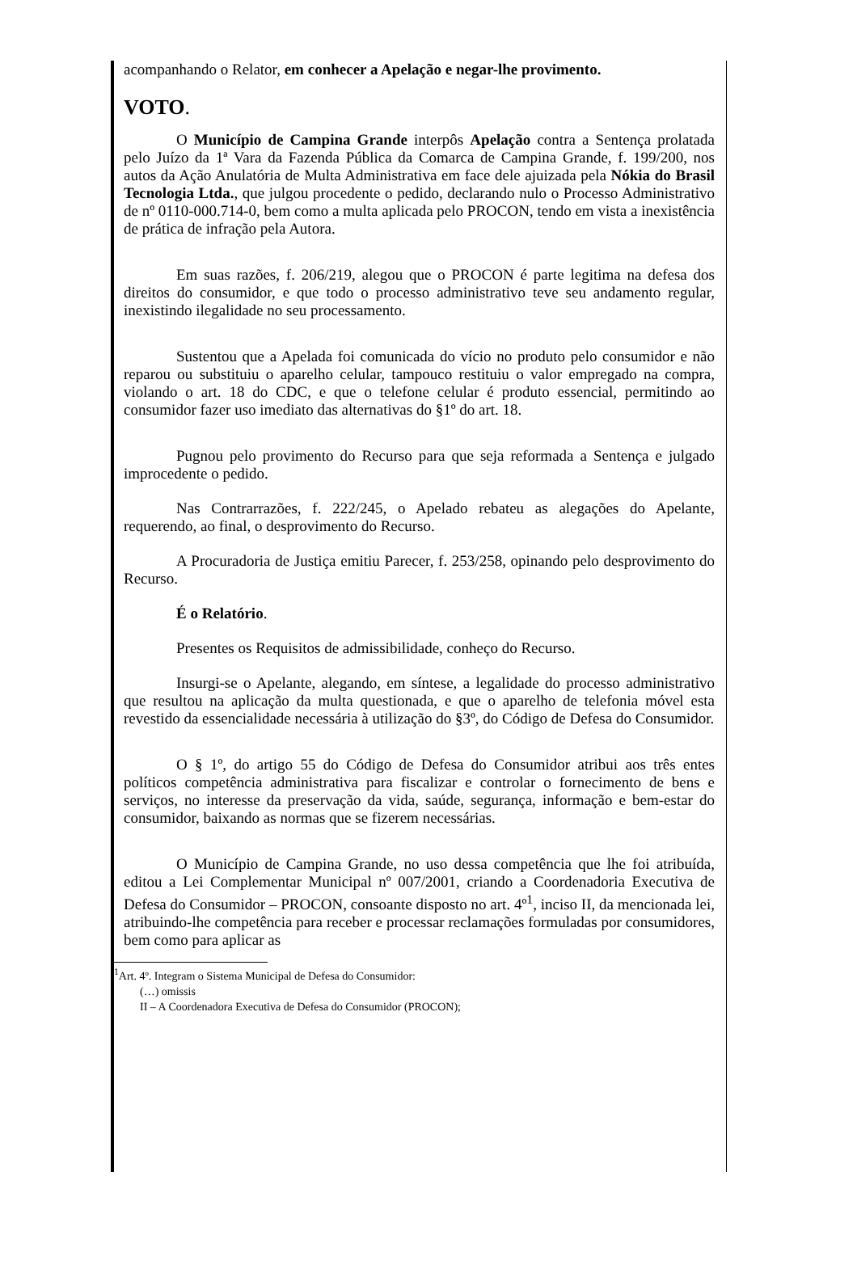acompanhando o Relator, em conhecer a Apelação e negar-lhe provimento.
VOTO.
O Município de Campina Grande interpôs Apelação contra a Sentença prolatada pelo Juízo da 1ª Vara da Fazenda Pública da Comarca de Campina Grande, f. 199/200, nos autos da Ação Anulatória de Multa Administrativa em face dele ajuizada pela Nókia do Brasil Tecnologia Ltda., que julgou procedente o pedido, declarando nulo o Processo Administrativo de nº 0110-000.714-0, bem como a multa aplicada pelo PROCON, tendo em vista a inexistência de prática de infração pela Autora.
Em suas razões, f. 206/219, alegou que o PROCON é parte legitima na defesa dos direitos do consumidor, e que todo o processo administrativo teve seu andamento regular, inexistindo ilegalidade no seu processamento.
Sustentou que a Apelada foi comunicada do vício no produto pelo consumidor e não reparou ou substituiu o aparelho celular, tampouco restituiu o valor empregado na compra, violando o art. 18 do CDC, e que o telefone celular é produto essencial, permitindo ao consumidor fazer uso imediato das alternativas do §1º do art. 18.
Pugnou pelo provimento do Recurso para que seja reformada a Sentença e julgado improcedente o pedido.
Nas Contrarrazões, f. 222/245, o Apelado rebateu as alegações do Apelante, requerendo, ao final, o desprovimento do Recurso.
A Procuradoria de Justiça emitiu Parecer, f. 253/258, opinando pelo desprovimento do Recurso.
É o Relatório.
Presentes os Requisitos de admissibilidade, conheço do Recurso.
Insurgi-se o Apelante, alegando, em síntese, a legalidade do processo administrativo que resultou na aplicação da multa questionada, e que o aparelho de telefonia móvel esta revestido da essencialidade necessária à utilização do §3º, do Código de Defesa do Consumidor.
O § 1º, do artigo 55 do Código de Defesa do Consumidor atribui aos três entes políticos competência administrativa para fiscalizar e controlar o fornecimento de bens e serviços, no interesse da preservação da vida, saúde, segurança, informação e bem-estar do consumidor, baixando as normas que se fizerem necessárias.
O Município de Campina Grande, no uso dessa competência que lhe foi atribuída, editou a Lei Complementar Municipal nº 007/2001, criando a Coordenadoria Executiva de Defesa do Consumidor – PROCON, consoante disposto no art. 4º<sup>1</sup>, inciso II, da mencionada lei, atribuindo-lhe competência para receber e processar reclamações formuladas por consumidores, bem como para aplicar as
<sup>1</sup> Art. 4º. Integram o Sistema Municipal de Defesa do Consumidor:
(…) omissis
II – A Coordenadora Executiva de Defesa do Consumidor (PROCON);